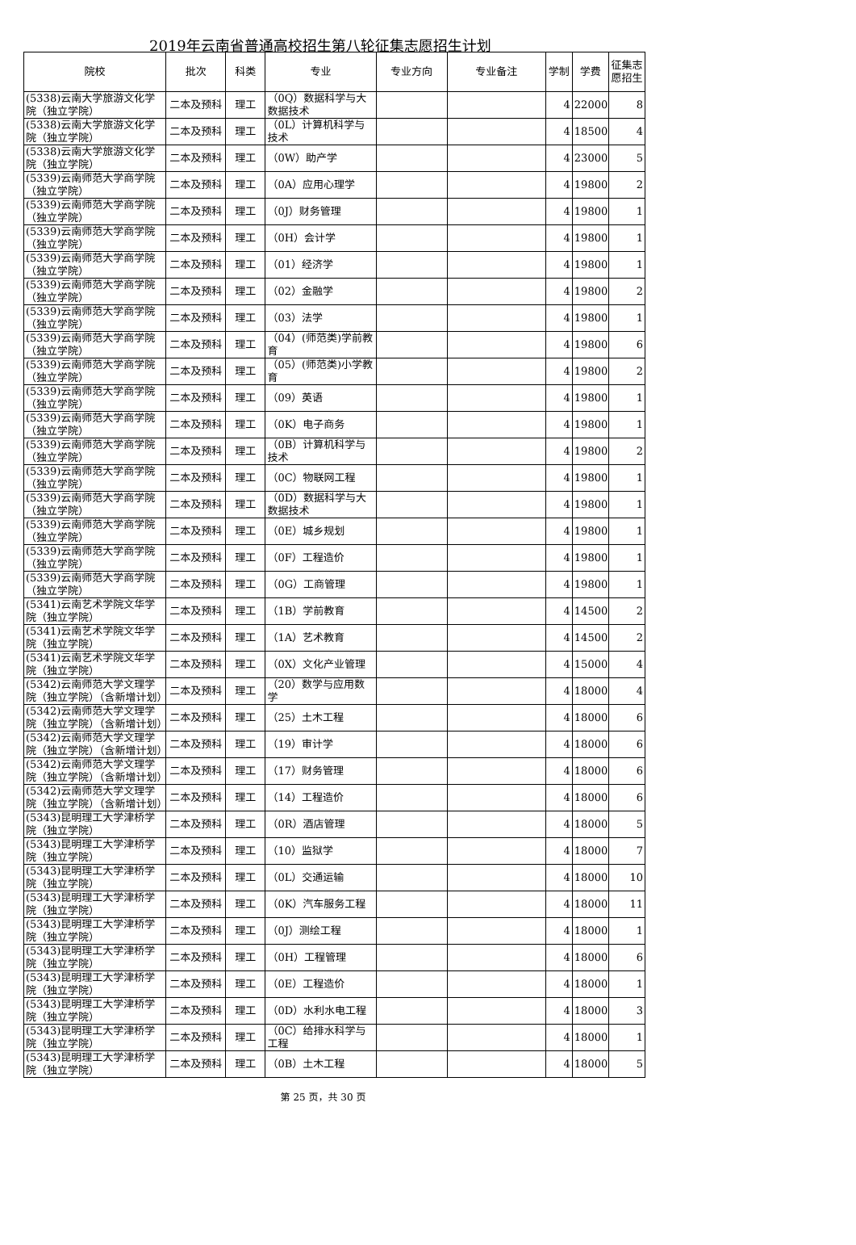2019年云南省普通高校招生第八轮征集志愿招生计划
| 院校 | 批次 | 科类 | 专业 | 专业方向 | 专业备注 | 学制 | 学费 | 征集志愿招生 |
| --- | --- | --- | --- | --- | --- | --- | --- | --- |
| (5338)云南大学旅游文化学院（独立学院） | 二本及预科 | 理工 | （0Q）数据科学与大数据技术 | | | 4 | 22000 | 8 |
| (5338)云南大学旅游文化学院（独立学院） | 二本及预科 | 理工 | （0L）计算机科学与技术 | | | 4 | 18500 | 4 |
| (5338)云南大学旅游文化学院（独立学院） | 二本及预科 | 理工 | （0W）助产学 | | | 4 | 23000 | 5 |
| (5339)云南师范大学商学院（独立学院） | 二本及预科 | 理工 | （0A）应用心理学 | | | 4 | 19800 | 2 |
| (5339)云南师范大学商学院（独立学院） | 二本及预科 | 理工 | （0J）财务管理 | | | 4 | 19800 | 1 |
| (5339)云南师范大学商学院（独立学院） | 二本及预科 | 理工 | （0H）会计学 | | | 4 | 19800 | 1 |
| (5339)云南师范大学商学院（独立学院） | 二本及预科 | 理工 | （01）经济学 | | | 4 | 19800 | 1 |
| (5339)云南师范大学商学院（独立学院） | 二本及预科 | 理工 | （02）金融学 | | | 4 | 19800 | 2 |
| (5339)云南师范大学商学院（独立学院） | 二本及预科 | 理工 | （03）法学 | | | 4 | 19800 | 1 |
| (5339)云南师范大学商学院（独立学院） | 二本及预科 | 理工 | （04）(师范类)学前教育 | | | 4 | 19800 | 6 |
| (5339)云南师范大学商学院（独立学院） | 二本及预科 | 理工 | （05）(师范类)小学教育 | | | 4 | 19800 | 2 |
| (5339)云南师范大学商学院（独立学院） | 二本及预科 | 理工 | （09）英语 | | | 4 | 19800 | 1 |
| (5339)云南师范大学商学院（独立学院） | 二本及预科 | 理工 | （0K）电子商务 | | | 4 | 19800 | 1 |
| (5339)云南师范大学商学院（独立学院） | 二本及预科 | 理工 | （0B）计算机科学与技术 | | | 4 | 19800 | 2 |
| (5339)云南师范大学商学院（独立学院） | 二本及预科 | 理工 | （0C）物联网工程 | | | 4 | 19800 | 1 |
| (5339)云南师范大学商学院（独立学院） | 二本及预科 | 理工 | （0D）数据科学与大数据技术 | | | 4 | 19800 | 1 |
| (5339)云南师范大学商学院（独立学院） | 二本及预科 | 理工 | （0E）城乡规划 | | | 4 | 19800 | 1 |
| (5339)云南师范大学商学院（独立学院） | 二本及预科 | 理工 | （0F）工程造价 | | | 4 | 19800 | 1 |
| (5339)云南师范大学商学院（独立学院） | 二本及预科 | 理工 | （0G）工商管理 | | | 4 | 19800 | 1 |
| (5341)云南艺术学院文华学院（独立学院） | 二本及预科 | 理工 | （1B）学前教育 | | | 4 | 14500 | 2 |
| (5341)云南艺术学院文华学院（独立学院） | 二本及预科 | 理工 | （1A）艺术教育 | | | 4 | 14500 | 2 |
| (5341)云南艺术学院文华学院（独立学院） | 二本及预科 | 理工 | （0X）文化产业管理 | | | 4 | 15000 | 4 |
| (5342)云南师范大学文理学院（独立学院）（含新增计划） | 二本及预科 | 理工 | （20）数学与应用数学 | | | 4 | 18000 | 4 |
| (5342)云南师范大学文理学院（独立学院）（含新增计划） | 二本及预科 | 理工 | （25）土木工程 | | | 4 | 18000 | 6 |
| (5342)云南师范大学文理学院（独立学院）（含新增计划） | 二本及预科 | 理工 | （19）审计学 | | | 4 | 18000 | 6 |
| (5342)云南师范大学文理学院（独立学院）（含新增计划） | 二本及预科 | 理工 | （17）财务管理 | | | 4 | 18000 | 6 |
| (5342)云南师范大学文理学院（独立学院）（含新增计划） | 二本及预科 | 理工 | （14）工程造价 | | | 4 | 18000 | 6 |
| (5343)昆明理工大学津桥学院（独立学院） | 二本及预科 | 理工 | （0R）酒店管理 | | | 4 | 18000 | 5 |
| (5343)昆明理工大学津桥学院（独立学院） | 二本及预科 | 理工 | （10）监狱学 | | | 4 | 18000 | 7 |
| (5343)昆明理工大学津桥学院（独立学院） | 二本及预科 | 理工 | （0L）交通运输 | | | 4 | 18000 | 10 |
| (5343)昆明理工大学津桥学院（独立学院） | 二本及预科 | 理工 | （0K）汽车服务工程 | | | 4 | 18000 | 11 |
| (5343)昆明理工大学津桥学院（独立学院） | 二本及预科 | 理工 | （0J）测绘工程 | | | 4 | 18000 | 1 |
| (5343)昆明理工大学津桥学院（独立学院） | 二本及预科 | 理工 | （0H）工程管理 | | | 4 | 18000 | 6 |
| (5343)昆明理工大学津桥学院（独立学院） | 二本及预科 | 理工 | （0E）工程造价 | | | 4 | 18000 | 1 |
| (5343)昆明理工大学津桥学院（独立学院） | 二本及预科 | 理工 | （0D）水利水电工程 | | | 4 | 18000 | 3 |
| (5343)昆明理工大学津桥学院（独立学院） | 二本及预科 | 理工 | （0C）给排水科学与工程 | | | 4 | 18000 | 1 |
| (5343)昆明理工大学津桥学院（独立学院） | 二本及预科 | 理工 | （0B）土木工程 | | | 4 | 18000 | 5 |
第 25 页，共 30 页